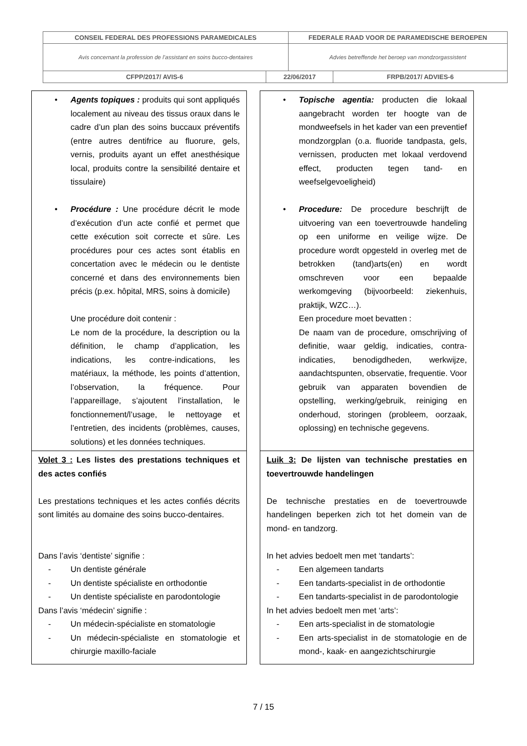| CONSEIL FEDERAL DES PROFESSIONS PARAMEDICALES | | FEDERALE RAAD VOOR DE PARAMEDISCHE BEROEPEN | |
| Avis concernant la profession de l’assistant en soins bucco-dentaires | | Advies betreffende het beroep van mondzorgassistent | |
| CFPP/2017/ AVIS-6 | 22/06/2017 | | FRPB/2017/ ADVIES-6 |
| • Agents topiques : produits qui sont appliqués localement au niveau des tissus oraux dans le cadre d’un plan des soins buccaux préventifs (entre autres dentifrice au fluorure, gels, vernis, produits ayant un effet anesthésique local, produits contre la sensibilité dentaire et tissulaire) • Procédure : Une procédure décrit le mode d’exécution d’un acte confié et permet que cette exécution soit correcte et sûre. Les procédures pour ces actes sont établis en concertation avec le médecin ou le dentiste concerné et dans des environnements bien précis (p.ex. hôpital, MRS, soins à domicile) Une procédure doit contenir : Le nom de la procédure, la description ou la définition, le champ d’application, les indications, les contre-indications, les matériaux, la méthode, les points d’attention, l’observation, la fréquence. Pour l’appareillage, s’ajoutent l’installation, le fonctionnement/l’usage, le nettoyage et l’entretien, des incidents (problèmes, causes, solutions) et les données techniques. | • Topische agentia: producten die lokaal aangebracht worden ter hoogte van de mondweefsels in het kader van een preventief mondzorgplan (o.a. fluoride tandpasta, gels, vernissen, producten met lokaal verdovend effect, producten tegen tand- en weefselgevoeligheid) • Procedure: De procedure beschrijft de uitvoering van een toevertrouwde handeling op een uniforme en veilige wijze. De procedure wordt opgesteld in overleg met de betrokken (tand)arts(en) en wordt omschreven voor een bepaalde werkomgeving (bijvoorbeeld: ziekenhuis, praktijk, WZC…). Een procedure moet bevatten : De naam van de procedure, omschrijving of definitie, waar geldig, indicaties, contra-indicaties, benodigdheden, werkwijze, aandachtspunten, observatie, frequentie. Voor gebruik van apparaten bovendien de opstelling, werking/gebruik, reiniging en onderhoud, storingen (probleem, oorzaak, oplossing) en technische gegevens. |
| Volet 3 : Les listes des prestations techniques et des actes confiés Les prestations techniques et les actes confiés décrits sont limités au domaine des soins bucco-dentaires. Dans l’avis ‘dentiste’ signifie : - Un dentiste générale - Un dentiste spécialiste en orthodontie - Un dentiste spécialiste en parodontologie Dans l’avis ‘médecin’ signifie : - Un médecin-spécialiste en stomatologie - Un médecin-spécialiste en stomatologie et chirurgie maxillo-faciale | Luik 3: De lijsten van technische prestaties en toevertrouwde handelingen De technische prestaties en de toevertrouwde handelingen beperken zich tot het domein van de mond- en tandzorg. In het advies bedoelt men met ‘tandarts’: - Een algemeen tandarts - Een tandarts-specialist in de orthodontie - Een tandarts-specialist in de parodontologie In het advies bedoelt men met ‘arts’: - Een arts-specialist in de stomatologie - Een arts-specialist in de stomatologie en de mond-, kaak- en aangezichtschirurgie |
7 / 15